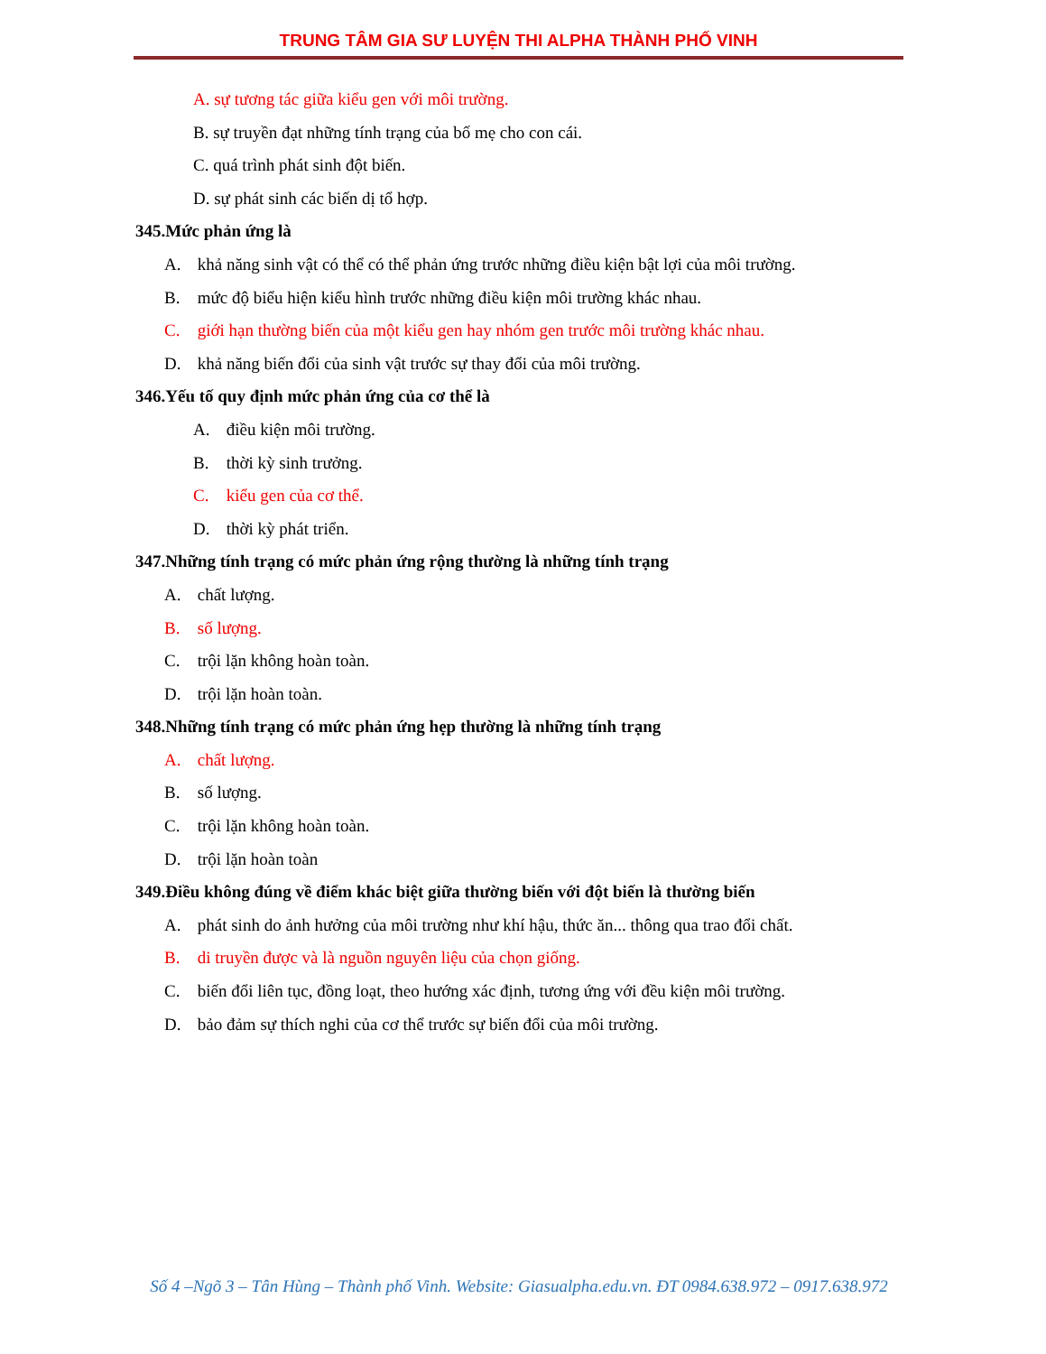TRUNG TÂM GIA SƯ LUYỆN THI ALPHA THÀNH PHỐ VINH
A. sự tương tác giữa kiểu gen với môi trường.
B. sự truyền đạt những tính trạng của bố mẹ cho con cái.
C. quá trình phát sinh đột biến.
D. sự phát sinh các biến dị tổ hợp.
345.Mức phản ứng là
A. khả năng sinh vật có thể có thể phản ứng trước những điều kiện bật lợi của môi trường.
B. mức độ biểu hiện kiểu hình trước những điều kiện môi trường khác nhau.
C. giới hạn thường biến của một kiểu gen hay nhóm gen trước môi trường khác nhau.
D. khả năng biến đổi của sinh vật trước sự thay đổi của môi trường.
346.Yếu tố quy định mức phản ứng của cơ thể là
A. điều kiện môi trường.
B. thời kỳ sinh trưởng.
C. kiểu gen của cơ thể.
D. thời kỳ phát triển.
347.Những tính trạng có mức phản ứng rộng thường là những tính trạng
A. chất lượng.
B. số lượng.
C. trội lặn không hoàn toàn.
D. trội lặn hoàn toàn.
348.Những tính trạng có mức phản ứng hẹp thường là những tính trạng
A. chất lượng.
B. số lượng.
C. trội lặn không hoàn toàn.
D. trội lặn hoàn toàn
349.Điều không đúng về điểm khác biệt giữa thường biến với đột biến là thường biến
A. phát sinh do ảnh hưởng của môi trường như khí hậu, thức ăn... thông qua trao đổi chất.
B. di truyền được và là nguồn nguyên liệu của chọn giống.
C. biến đổi liên tục, đồng loạt, theo hướng xác định, tương ứng với đều kiện môi trường.
D. bảo đảm sự thích nghi của cơ thể trước sự biến đổi của môi trường.
Số 4 –Ngõ 3 – Tân Hùng – Thành phố Vinh. Website: Giasualpha.edu.vn. ĐT 0984.638.972 – 0917.638.972